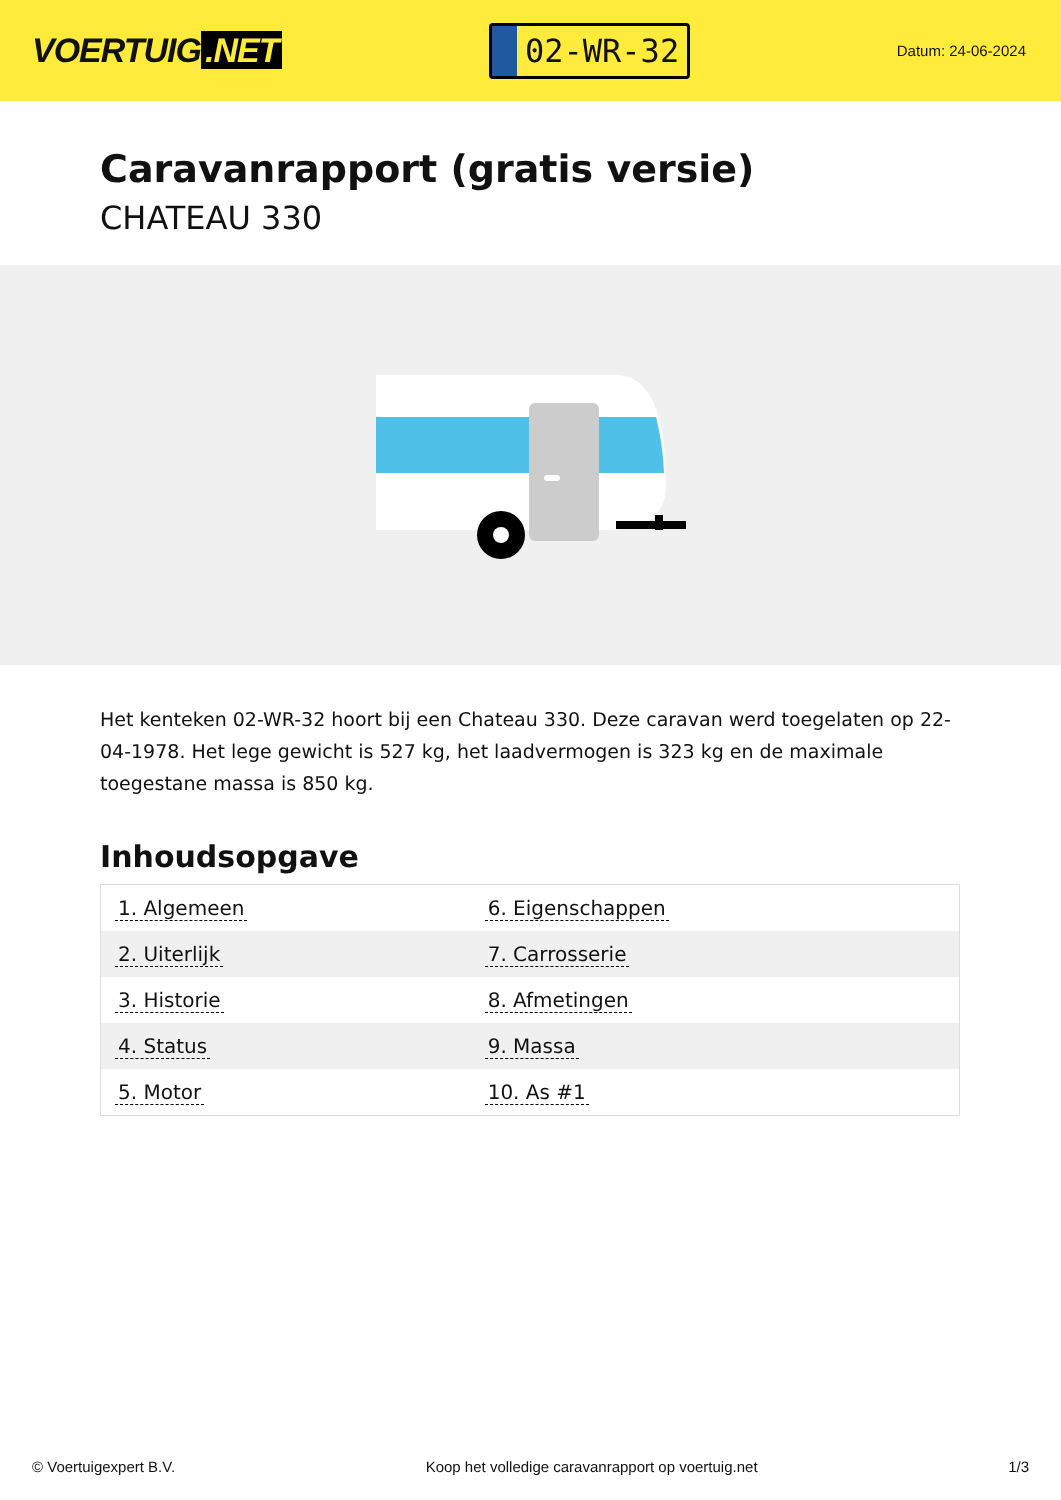VOERTUIG.NET
02-WR-32
Datum: 24-06-2024
Caravanrapport (gratis versie)
CHATEAU 330
Het kenteken 02-WR-32 hoort bij een Chateau 330. Deze caravan werd toegelaten op 22-04-1978. Het lege gewicht is 527 kg, het laadvermogen is 323 kg en de maximale toegestane massa is 850 kg.
Inhoudsopgave
| 1. Algemeen | 6. Eigenschappen |
| 2. Uiterlijk | 7. Carrosserie |
| 3. Historie | 8. Afmetingen |
| 4. Status | 9. Massa |
| 5. Motor | 10. As #1 |
© Voertuigexpert B.V. Koop het volledige caravanrapport op voertuig.net 1/3